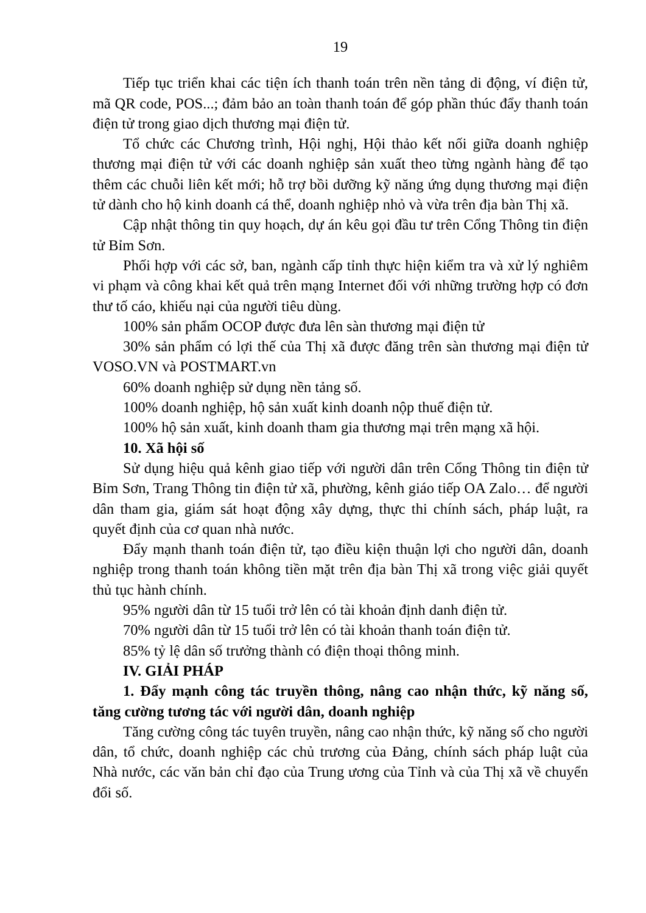19
Tiếp tục triển khai các tiện ích thanh toán trên nền tảng di động, ví điện tử, mã QR code, POS...; đảm bảo an toàn thanh toán để góp phần thúc đẩy thanh toán điện tử trong giao dịch thương mại điện tử.
Tổ chức các Chương trình, Hội nghị, Hội thảo kết nối giữa doanh nghiệp thương mại điện tử với các doanh nghiệp sản xuất theo từng ngành hàng để tạo thêm các chuỗi liên kết mới; hỗ trợ bồi dưỡng kỹ năng ứng dụng thương mại điện tử dành cho hộ kinh doanh cá thể, doanh nghiệp nhỏ và vừa trên địa bàn Thị xã.
Cập nhật thông tin quy hoạch, dự án kêu gọi đầu tư trên Cổng Thông tin điện tử Bỉm Sơn.
Phối hợp với các sở, ban, ngành cấp tỉnh thực hiện kiểm tra và xử lý nghiêm vi phạm và công khai kết quả trên mạng Internet đối với những trường hợp có đơn thư tố cáo, khiếu nại của người tiêu dùng.
100% sản phẩm OCOP được đưa lên sàn thương mại điện tử
30% sản phẩm có lợi thế của Thị xã được đăng trên sàn thương mại điện tử VOSO.VN và POSTMART.vn
60% doanh nghiệp sử dụng nền tảng số.
100% doanh nghiệp, hộ sản xuất kinh doanh nộp thuế điện tử.
100% hộ sản xuất, kinh doanh tham gia thương mại trên mạng xã hội.
10. Xã hội số
Sử dụng hiệu quả kênh giao tiếp với người dân trên Cổng Thông tin điện tử Bỉm Sơn, Trang Thông tin điện tử xã, phường, kênh giáo tiếp OA Zalo… để người dân tham gia, giám sát hoạt động xây dựng, thực thi chính sách, pháp luật, ra quyết định của cơ quan nhà nước.
Đẩy mạnh thanh toán điện tử, tạo điều kiện thuận lợi cho người dân, doanh nghiệp trong thanh toán không tiền mặt trên địa bàn Thị xã trong việc giải quyết thủ tục hành chính.
95% người dân từ 15 tuổi trở lên có tài khoản định danh điện tử.
70% người dân từ 15 tuổi trở lên có tài khoản thanh toán điện tử.
85% tỷ lệ dân số trưởng thành có điện thoại thông minh.
IV. GIẢI PHÁP
1. Đẩy mạnh công tác truyền thông, nâng cao nhận thức, kỹ năng số, tăng cường tương tác với người dân, doanh nghiệp
Tăng cường công tác tuyên truyền, nâng cao nhận thức, kỹ năng số cho người dân, tổ chức, doanh nghiệp các chủ trương của Đảng, chính sách pháp luật của Nhà nước, các văn bản chỉ đạo của Trung ương của Tỉnh và của Thị xã về chuyển đổi số.